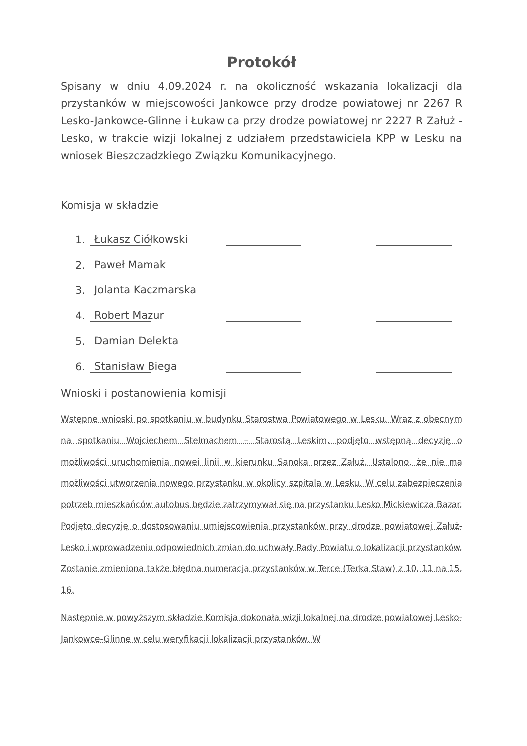Protokół
Spisany w dniu 4.09.2024 r. na okoliczność wskazania lokalizacji dla przystanków w miejscowości Jankowce przy drodze powiatowej nr 2267 R Lesko-Jankowce-Glinne i Łukawica przy drodze powiatowej nr 2227 R Załuż - Lesko, w trakcie wizji lokalnej z udziałem przedstawiciela KPP w Lesku na wniosek Bieszczadzkiego Związku Komunikacyjnego.
Komisja w składzie
1. Łukasz Ciółkowski
2. Paweł Mamak
3. Jolanta Kaczmarska
4. Robert Mazur
5. Damian Delekta
6. Stanisław Biega
Wnioski i postanowienia komisji
Wstępne wnioski po spotkaniu w budynku Starostwa Powiatowego w Lesku. Wraz z obecnym na spotkaniu Wojciechem Stelmachem – Starostą Leskim, podjęto wstępną decyzję o możliwości uruchomienia nowej linii w kierunku Sanoka przez Załuż. Ustalono, że nie ma możliwości utworzenia nowego przystanku w okolicy szpitala w Lesku. W celu zabezpieczenia potrzeb mieszkańców autobus będzie zatrzymywał się na przystanku Lesko Mickiewicza Bazar. Podjęto decyzję o dostosowaniu umiejscowienia przystanków przy drodze powiatowej Załuż-Lesko i wprowadzeniu odpowiednich zmian do uchwały Rady Powiatu o lokalizacji przystanków. Zostanie zmieniona także błędna numeracja przystanków w Terce (Terka Staw) z 10, 11 na 15, 16.
Następnie w powyższym składzie Komisja dokonała wizji lokalnej na drodze powiatowej Lesko-Jankowce-Glinne w celu weryfikacji lokalizacji przystanków. W